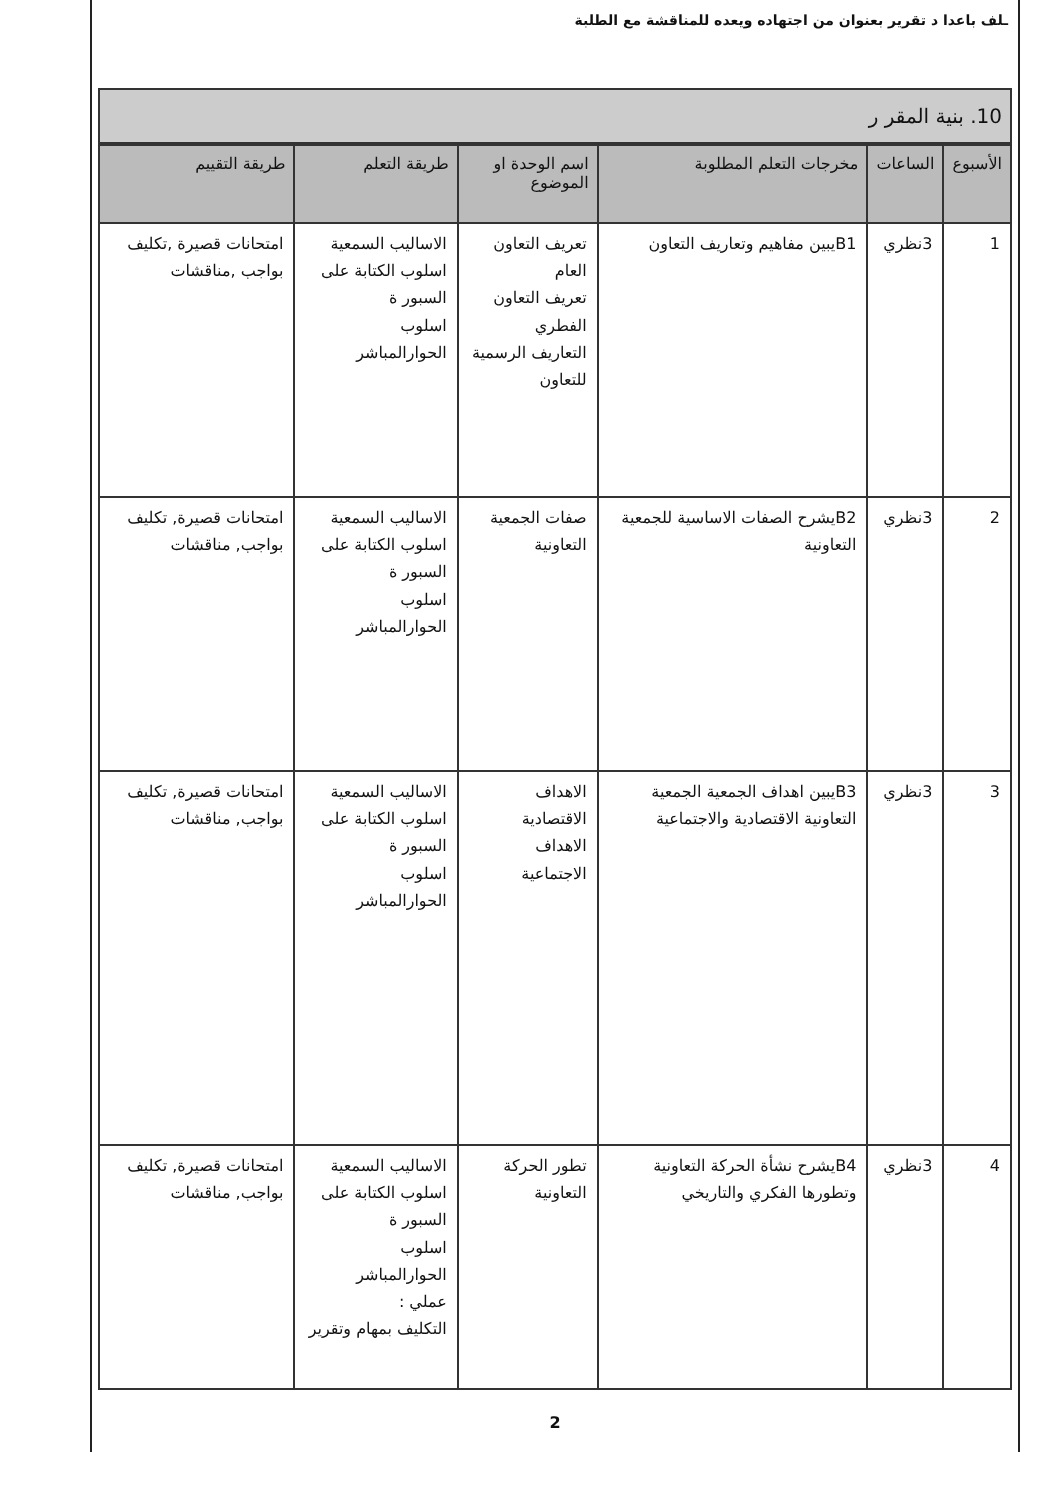ـلف باعدا د تقرير بعنوان من اجتهاده ويعده للمناقشة مع الطلبة
10. بنية المقر ر
| الأسبوع | الساعات | مخرجات التعلم المطلوبة | اسم الوحدة او الموضوع | طريقة التعلم | طريقة التقييم |
| --- | --- | --- | --- | --- | --- |
| 1 | 3نظري | B1يبين مفاهيم وتعاريف التعاون | تعريف التعاون العام تعريف التعاون الفطري التعاريف الرسمية للتعاون | الاساليب السمعية اسلوب الكتابة على السبور ة اسلوب الحوارالمباشر | امتحانات قصيرة ,تكليف بواجب ,مناقشات |
| 2 | 3نظري | B2يشرح الصفات الاساسية للجمعية التعاونية | صفات الجمعية التعاونية | الاساليب السمعية اسلوب الكتابة على السبور ة اسلوب الحوارالمباشر | امتحانات قصيرة, تكليف بواجب, مناقشات |
| 3 | 3نظري | B3يبين اهداف الجمعية الجمعية التعاونية الاقتصادية والاجتماعية | الاهداف الاقتصادية الاهداف الاجتماعية | الاساليب السمعية اسلوب الكتابة على السبور ة اسلوب الحوارالمباشر | امتحانات قصيرة, تكليف بواجب, مناقشات |
| 4 | 3نظري | B4يشرح نشأة الحركة التعاونية وتطورها الفكري والتاريخي | تطور الحركة التعاونية | الاساليب السمعية اسلوب الكتابة على السبور ة اسلوب الحوارالمباشر عملي : التكليف بمهام وتقرير | امتحانات قصيرة, تكليف بواجب, مناقشات |
2